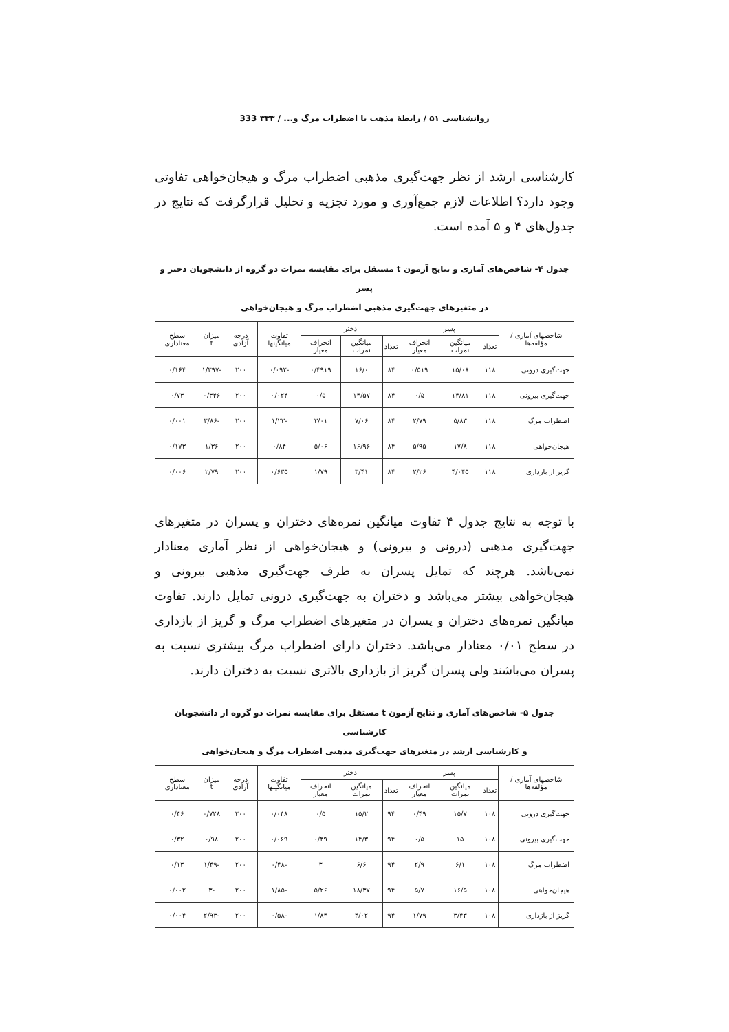روانشناسی ۵۱ / رابطهٔ مذهب با اضطراب مرگ و... / ۳۳۳ 333
کارشناسی ارشد از نظر جهت‌گیری مذهبی اضطراب مرگ و هیجان‌خواهی تفاوتی وجود دارد؟ اطلاعات لازم جمع‌آوری و مورد تجزیه و تحلیل قرارگرفت که نتایج در جدول‌های ۴ و ۵ آمده است.
جدول ۴- شاخص‌های آماری و نتایج آزمون t مستقل برای مقایسه نمرات دو گروه از دانشجویان دختر و پسر
در متغیرهای جهت‌گیری مذهبی اضطراب مرگ و هیجان‌خواهی
| شاخصهای آماری / مؤلفه‌ها | پسر | | | دختر | | | تفاوت میانگینها | درجه آزادی | میزان t | سطح معناداری |
| --- | --- | --- | --- | --- | --- | --- | --- | --- | --- | --- |
| | تعداد | میانگین نمرات | انحراف معیار | تعداد | میانگین نمرات | انحراف معیار | | | | |
| جهت‌گیری درونی | ۱۱۸ | ۱۵/۰۸ | ۰/۵۱۹ | ۸۴ | ۱۶/۰ | ۰/۴۹۱۹ | -۰/۰۹۲ | ۲۰۰ | -۱/۳۹۷ | ۰/۱۶۴ |
| جهت‌گیری بیرونی | ۱۱۸ | ۱۴/۸۱ | ۰/۵ | ۸۴ | ۱۴/۵۷ | ۰/۵ | ۰/۰۲۴ | ۲۰۰ | ۰/۳۴۶ | ۰/۷۳ |
| اضطراب مرگ | ۱۱۸ | ۵/۸۳ | ۲/۷۹ | ۸۴ | ۷/۰۶ | ۳/۰۱ | -۱/۲۳ | ۲۰۰ | -۳/۸۶ | ۰/۰۰۱ |
| هیجان‌خواهی | ۱۱۸ | ۱۷/۸ | ۵/۹۵ | ۸۴ | ۱۶/۹۶ | ۵/۰۶ | ۰/۸۴ | ۲۰۰ | ۱/۳۶ | ۰/۱۷۳ |
| گریز از بازداری | ۱۱۸ | ۴/۰۴۵ | ۲/۲۶ | ۸۴ | ۳/۴۱ | ۱/۷۹ | ۰/۶۳۵ | ۲۰۰ | ۲/۷۹ | ۰/۰۰۶ |
با توجه به نتایج جدول ۴ تفاوت میانگین نمره‌های دختران و پسران در متغیرهای جهت‌گیری مذهبی (درونی و بیرونی) و هیجان‌خواهی از نظر آماری معنادار نمی‌باشد. هرچند که تمایل پسران به طرف جهت‌گیری مذهبی بیرونی و هیجان‌خواهی بیشتر می‌باشد و دختران به جهت‌گیری درونی تمایل دارند. تفاوت میانگین نمره‌های دختران و پسران در متغیرهای اضطراب مرگ و گریز از بازداری در سطح ۰/۰۱ معنادار می‌باشد. دختران دارای اضطراب مرگ بیشتری نسبت به پسران می‌باشند ولی پسران گریز از بازداری بالاتری نسبت به دختران دارند.
جدول ۵- شاخص‌های آماری و نتایج آزمون t مستقل برای مقایسه نمرات دو گروه از دانشجویان کارشناسی
و کارشناسی ارشد در متغیرهای جهت‌گیری مذهبی اضطراب مرگ و هیجان‌خواهی
| شاخصهای آماری / مؤلفه‌ها | پسر | | | دختر | | | تفاوت میانگینها | درجه آزادی | میزان t | سطح معناداری |
| --- | --- | --- | --- | --- | --- | --- | --- | --- | --- | --- |
| | تعداد | میانگین نمرات | انحراف معیار | تعداد | میانگین نمرات | انحراف معیار | | | | |
| جهت‌گیری درونی | ۱۰۸ | ۱۵/۷ | ۰/۴۹ | ۹۴ | ۱۵/۲ | ۰/۵ | ۰/۰۴۸ | ۲۰۰ | ۰/۷۲۸ | ۰/۴۶ |
| جهت‌گیری بیرونی | ۱۰۸ | ۱۵ | ۰/۵ | ۹۴ | ۱۴/۳ | ۰/۴۹ | ۰/۰۶۹ | ۲۰۰ | ۰/۹۸ | ۰/۳۲ |
| اضطراب مرگ | ۱۰۸ | ۶/۱ | ۲/۹ | ۹۴ | ۶/۶ | ۳ | -۰/۴۸ | ۲۰۰ | -۱/۴۹ | ۰/۱۳ |
| هیجان‌خواهی | ۱۰۸ | ۱۶/۵ | ۵/۷ | ۹۴ | ۱۸/۳۷ | ۵/۲۶ | -۱/۸۵ | ۲۰۰ | -۳ | ۰/۰۰۲ |
| گریز از بازداری | ۱۰۸ | ۳/۴۳ | ۱/۷۹ | ۹۴ | ۴/۰۲ | ۱/۸۴ | -۰/۵۸ | ۲۰۰ | -۲/۹۳ | ۰/۰۰۴ |